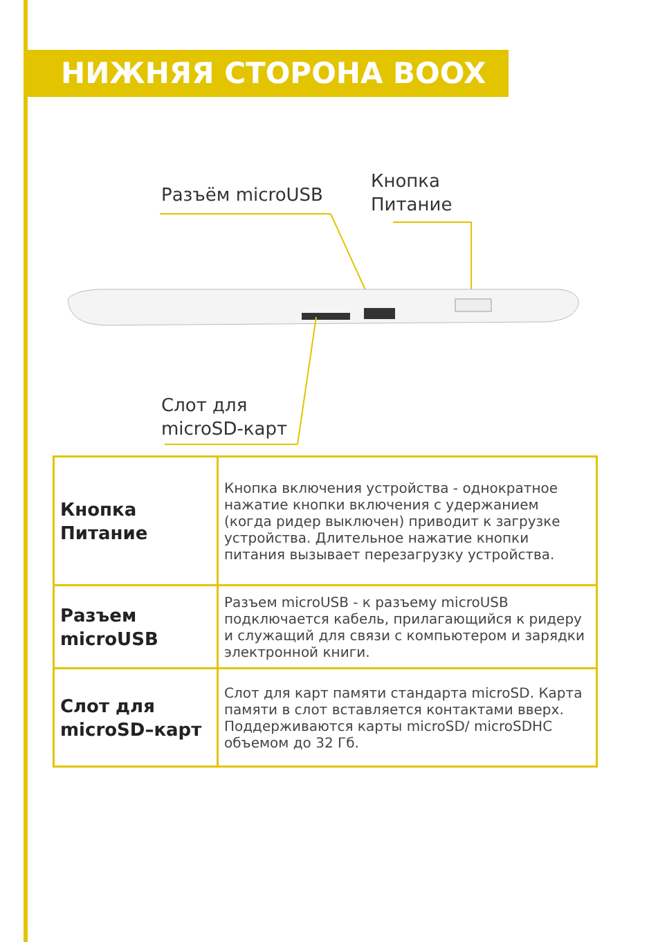НИЖНЯЯ СТОРОНА BOOX
Разъём microUSB
Кнопка
Питание
Слот для
microSD-карт
| Кнопка Питание | Кнопка включения устройства - однократное нажатие кнопки включения с удержанием (когда ридер выключен) приводит к загрузке устройства. Длительное нажатие кнопки питания вызывает перезагрузку устройства. |
| Разъем microUSB | Разъем microUSB - к разъему microUSB подключается кабель, прилагающийся к ридеру и служащий для связи с компьютером и зарядки электронной книги. |
| Слот для microSD–карт | Слот для карт памяти стандарта microSD. Карта памяти в слот вставляется контактами вверх. Поддерживаются карты microSD/ microSDHC объемом до 32 Гб. |